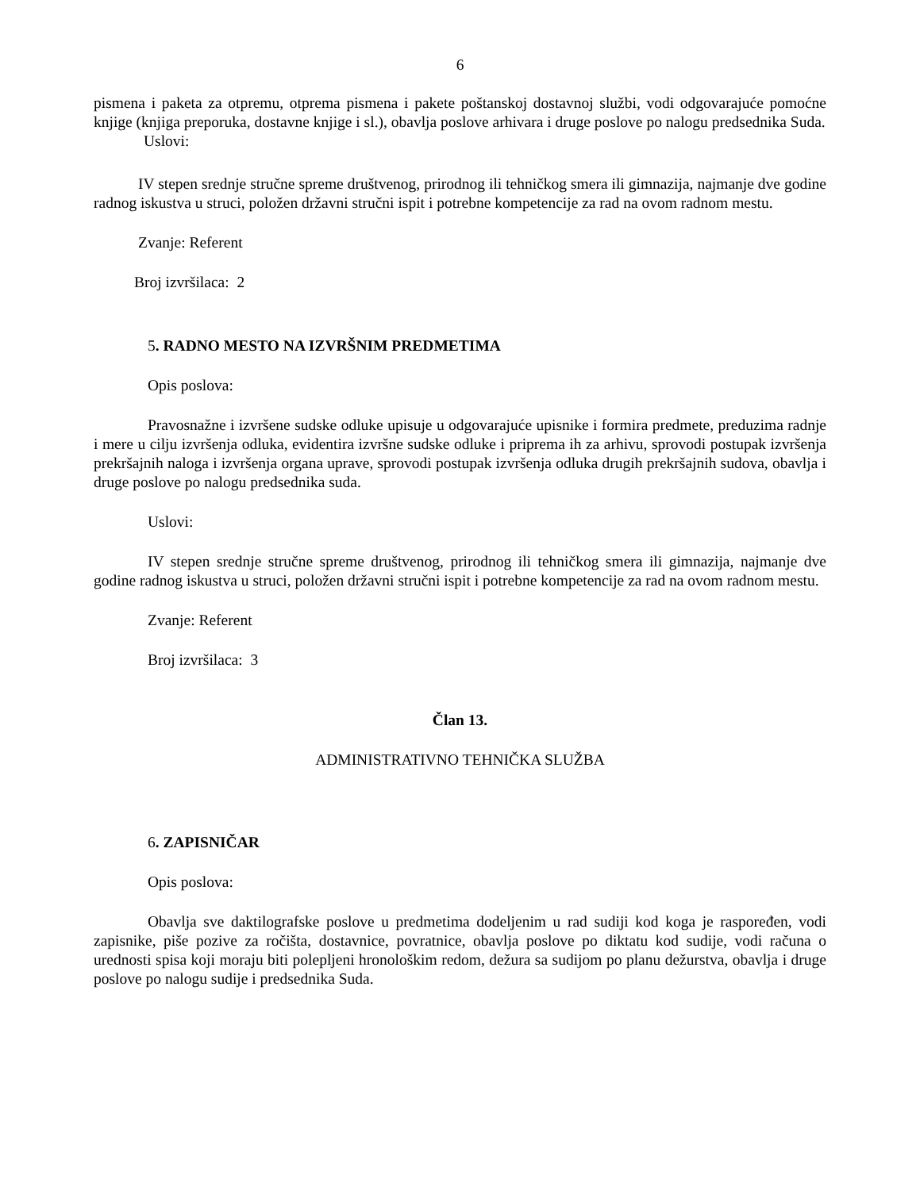6
pismena i paketa za otpremu, otprema pismena i pakete poštanskoj dostavnoj službi, vodi odgovarajuće pomoćne knjige (knjiga preporuka, dostavne knjige i sl.), obavlja poslove arhivara i druge poslove po nalogu predsednika Suda.
Uslovi:
IV stepen srednje stručne spreme društvenog, prirodnog ili tehničkog smera ili gimnazija, najmanje dve godine radnog iskustva u struci, položen državni stručni ispit i potrebne kompetencije za rad na ovom radnom mestu.
Zvanje: Referent
Broj izvršilaca: 2
5. RADNO MESTO NA IZVRŠNIM PREDMETIMA
Opis poslova:
Pravosnažne i izvršene sudske odluke upisuje u odgovarajuće upisnike i formira predmete, preduzima radnje i mere u cilju izvršenja odluka, evidentira izvršne sudske odluke i priprema ih za arhivu, sprovodi postupak izvršenja prekršajnih naloga i izvršenja organa uprave, sprovodi postupak izvršenja odluka drugih prekršajnih sudova, obavlja i druge poslove po nalogu predsednika suda.
Uslovi:
IV stepen srednje stručne spreme društvenog, prirodnog ili tehničkog smera ili gimnazija, najmanje dve godine radnog iskustva u struci, položen državni stručni ispit i potrebne kompetencije za rad na ovom radnom mestu.
Zvanje: Referent
Broj izvršilaca: 3
Član 13.
ADMINISTRATIVNO TEHNIČKA SLUŽBA
6. ZAPISNIČAR
Opis poslova:
Obavlja sve daktilografske poslove u predmetima dodeljenim u rad sudiji kod koga je raspoređen, vodi zapisnike, piše pozive za ročišta, dostavnice, povratnice, obavlja poslove po diktatu kod sudije, vodi računa o urednosti spisa koji moraju biti polepljeni hronološkim redom, dežura sa sudijom po planu dežurstva, obavlja i druge poslove po nalogu sudije i predsednika Suda.